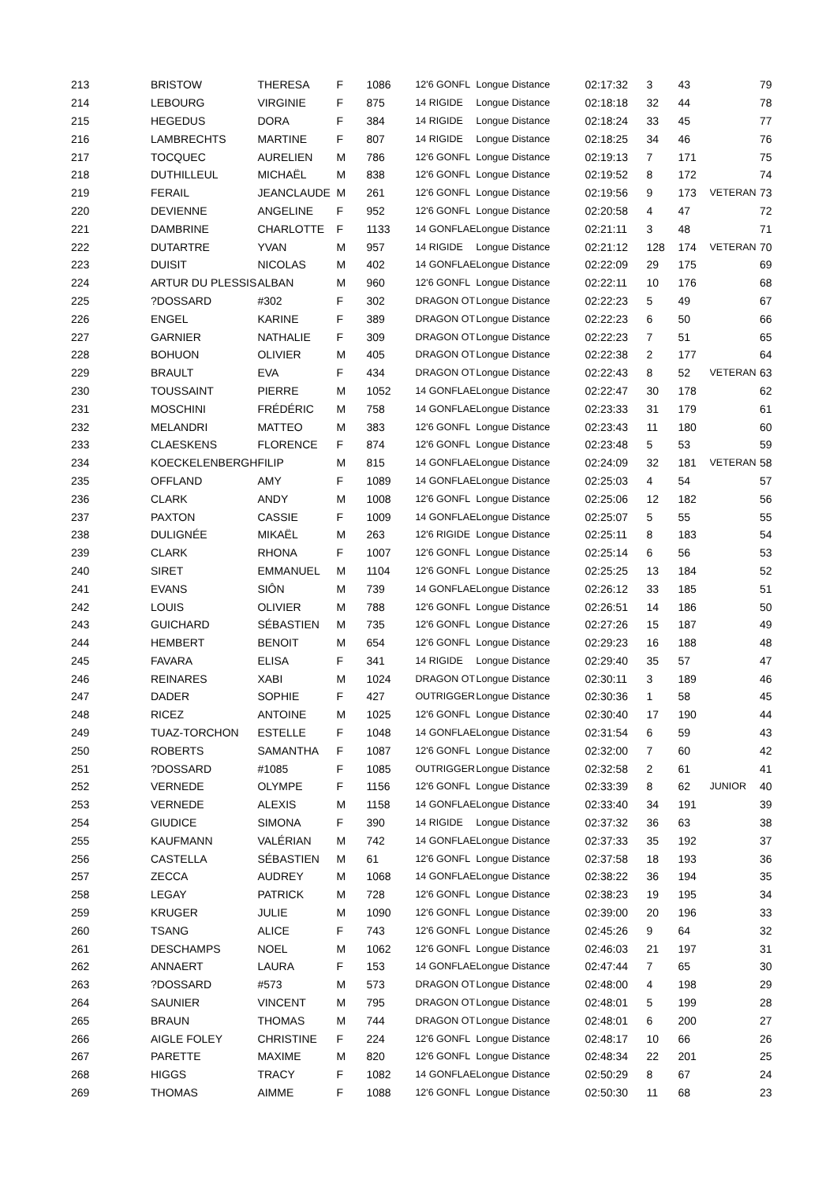| 213 | BRISTOW | THERESA | F | 1086 | 12'6 GONFL | Longue Distance | 02:17:32 | 3 | 43 | | 79 |
| 214 | LEBOURG | VIRGINIE | F | 875 | 14 RIGIDE | Longue Distance | 02:18:18 | 32 | 44 | | 78 |
| 215 | HEGEDUS | DORA | F | 384 | 14 RIGIDE | Longue Distance | 02:18:24 | 33 | 45 | | 77 |
| 216 | LAMBRECHTS | MARTINE | F | 807 | 14 RIGIDE | Longue Distance | 02:18:25 | 34 | 46 | | 76 |
| 217 | TOCQUEC | AURELIEN | M | 786 | 12'6 GONFL | Longue Distance | 02:19:13 | 7 | 171 | | 75 |
| 218 | DUTHILLEUL | MICHAËL | M | 838 | 12'6 GONFL | Longue Distance | 02:19:52 | 8 | 172 | | 74 |
| 219 | FERAIL | JEANCLAUDE | M | 261 | 12'6 GONFL | Longue Distance | 02:19:56 | 9 | 173 | VETERAN | 73 |
| 220 | DEVIENNE | ANGELINE | F | 952 | 12'6 GONFL | Longue Distance | 02:20:58 | 4 | 47 | | 72 |
| 221 | DAMBRINE | CHARLOTTE | F | 1133 | 14 GONFLAE | Longue Distance | 02:21:11 | 3 | 48 | | 71 |
| 222 | DUTARTRE | YVAN | M | 957 | 14 RIGIDE | Longue Distance | 02:21:12 | 128 | 174 | VETERAN | 70 |
| 223 | DUISIT | NICOLAS | M | 402 | 14 GONFLAE | Longue Distance | 02:22:09 | 29 | 175 | | 69 |
| 224 | ARTUR DU PLESSIS | ALBAN | M | 960 | 12'6 GONFL | Longue Distance | 02:22:11 | 10 | 176 | | 68 |
| 225 | ?DOSSARD | #302 | F | 302 | DRAGON OT | Longue Distance | 02:22:23 | 5 | 49 | | 67 |
| 226 | ENGEL | KARINE | F | 389 | DRAGON OT | Longue Distance | 02:22:23 | 6 | 50 | | 66 |
| 227 | GARNIER | NATHALIE | F | 309 | DRAGON OT | Longue Distance | 02:22:23 | 7 | 51 | | 65 |
| 228 | BOHUON | OLIVIER | M | 405 | DRAGON OT | Longue Distance | 02:22:38 | 2 | 177 | | 64 |
| 229 | BRAULT | EVA | F | 434 | DRAGON OT | Longue Distance | 02:22:43 | 8 | 52 | VETERAN | 63 |
| 230 | TOUSSAINT | PIERRE | M | 1052 | 14 GONFLAE | Longue Distance | 02:22:47 | 30 | 178 | | 62 |
| 231 | MOSCHINI | FRÉDÉRIC | M | 758 | 14 GONFLAE | Longue Distance | 02:23:33 | 31 | 179 | | 61 |
| 232 | MELANDRI | MATTEO | M | 383 | 12'6 GONFL | Longue Distance | 02:23:43 | 11 | 180 | | 60 |
| 233 | CLAESKENS | FLORENCE | F | 874 | 12'6 GONFL | Longue Distance | 02:23:48 | 5 | 53 | | 59 |
| 234 | KOECKELENBERGH | FILIP | M | 815 | 14 GONFLAE | Longue Distance | 02:24:09 | 32 | 181 | VETERAN | 58 |
| 235 | OFFLAND | AMY | F | 1089 | 14 GONFLAE | Longue Distance | 02:25:03 | 4 | 54 | | 57 |
| 236 | CLARK | ANDY | M | 1008 | 12'6 GONFL | Longue Distance | 02:25:06 | 12 | 182 | | 56 |
| 237 | PAXTON | CASSIE | F | 1009 | 14 GONFLAE | Longue Distance | 02:25:07 | 5 | 55 | | 55 |
| 238 | DULIGNÉE | MIKAËL | M | 263 | 12'6 RIGIDE | Longue Distance | 02:25:11 | 8 | 183 | | 54 |
| 239 | CLARK | RHONA | F | 1007 | 12'6 GONFL | Longue Distance | 02:25:14 | 6 | 56 | | 53 |
| 240 | SIRET | EMMANUEL | M | 1104 | 12'6 GONFL | Longue Distance | 02:25:25 | 13 | 184 | | 52 |
| 241 | EVANS | SIÔN | M | 739 | 14 GONFLAE | Longue Distance | 02:26:12 | 33 | 185 | | 51 |
| 242 | LOUIS | OLIVIER | M | 788 | 12'6 GONFL | Longue Distance | 02:26:51 | 14 | 186 | | 50 |
| 243 | GUICHARD | SÉBASTIEN | M | 735 | 12'6 GONFL | Longue Distance | 02:27:26 | 15 | 187 | | 49 |
| 244 | HEMBERT | BENOIT | M | 654 | 12'6 GONFL | Longue Distance | 02:29:23 | 16 | 188 | | 48 |
| 245 | FAVARA | ELISA | F | 341 | 14 RIGIDE | Longue Distance | 02:29:40 | 35 | 57 | | 47 |
| 246 | REINARES | XABI | M | 1024 | DRAGON OT | Longue Distance | 02:30:11 | 3 | 189 | | 46 |
| 247 | DADER | SOPHIE | F | 427 | OUTRIGGER | Longue Distance | 02:30:36 | 1 | 58 | | 45 |
| 248 | RICEZ | ANTOINE | M | 1025 | 12'6 GONFL | Longue Distance | 02:30:40 | 17 | 190 | | 44 |
| 249 | TUAZ-TORCHON | ESTELLE | F | 1048 | 14 GONFLAE | Longue Distance | 02:31:54 | 6 | 59 | | 43 |
| 250 | ROBERTS | SAMANTHA | F | 1087 | 12'6 GONFL | Longue Distance | 02:32:00 | 7 | 60 | | 42 |
| 251 | ?DOSSARD | #1085 | F | 1085 | OUTRIGGER | Longue Distance | 02:32:58 | 2 | 61 | | 41 |
| 252 | VERNEDE | OLYMPE | F | 1156 | 12'6 GONFL | Longue Distance | 02:33:39 | 8 | 62 | JUNIOR | 40 |
| 253 | VERNEDE | ALEXIS | M | 1158 | 14 GONFLAE | Longue Distance | 02:33:40 | 34 | 191 | | 39 |
| 254 | GIUDICE | SIMONA | F | 390 | 14 RIGIDE | Longue Distance | 02:37:32 | 36 | 63 | | 38 |
| 255 | KAUFMANN | VALÉRIAN | M | 742 | 14 GONFLAE | Longue Distance | 02:37:33 | 35 | 192 | | 37 |
| 256 | CASTELLA | SÉBASTIEN | M | 61 | 12'6 GONFL | Longue Distance | 02:37:58 | 18 | 193 | | 36 |
| 257 | ZECCA | AUDREY | M | 1068 | 14 GONFLAE | Longue Distance | 02:38:22 | 36 | 194 | | 35 |
| 258 | LEGAY | PATRICK | M | 728 | 12'6 GONFL | Longue Distance | 02:38:23 | 19 | 195 | | 34 |
| 259 | KRUGER | JULIE | M | 1090 | 12'6 GONFL | Longue Distance | 02:39:00 | 20 | 196 | | 33 |
| 260 | TSANG | ALICE | F | 743 | 12'6 GONFL | Longue Distance | 02:45:26 | 9 | 64 | | 32 |
| 261 | DESCHAMPS | NOEL | M | 1062 | 12'6 GONFL | Longue Distance | 02:46:03 | 21 | 197 | | 31 |
| 262 | ANNAERT | LAURA | F | 153 | 14 GONFLAE | Longue Distance | 02:47:44 | 7 | 65 | | 30 |
| 263 | ?DOSSARD | #573 | M | 573 | DRAGON OT | Longue Distance | 02:48:00 | 4 | 198 | | 29 |
| 264 | SAUNIER | VINCENT | M | 795 | DRAGON OT | Longue Distance | 02:48:01 | 5 | 199 | | 28 |
| 265 | BRAUN | THOMAS | M | 744 | DRAGON OT | Longue Distance | 02:48:01 | 6 | 200 | | 27 |
| 266 | AIGLE FOLEY | CHRISTINE | F | 224 | 12'6 GONFL | Longue Distance | 02:48:17 | 10 | 66 | | 26 |
| 267 | PARETTE | MAXIME | M | 820 | 12'6 GONFL | Longue Distance | 02:48:34 | 22 | 201 | | 25 |
| 268 | HIGGS | TRACY | F | 1082 | 14 GONFLAE | Longue Distance | 02:50:29 | 8 | 67 | | 24 |
| 269 | THOMAS | AIMME | F | 1088 | 12'6 GONFL | Longue Distance | 02:50:30 | 11 | 68 | | 23 |